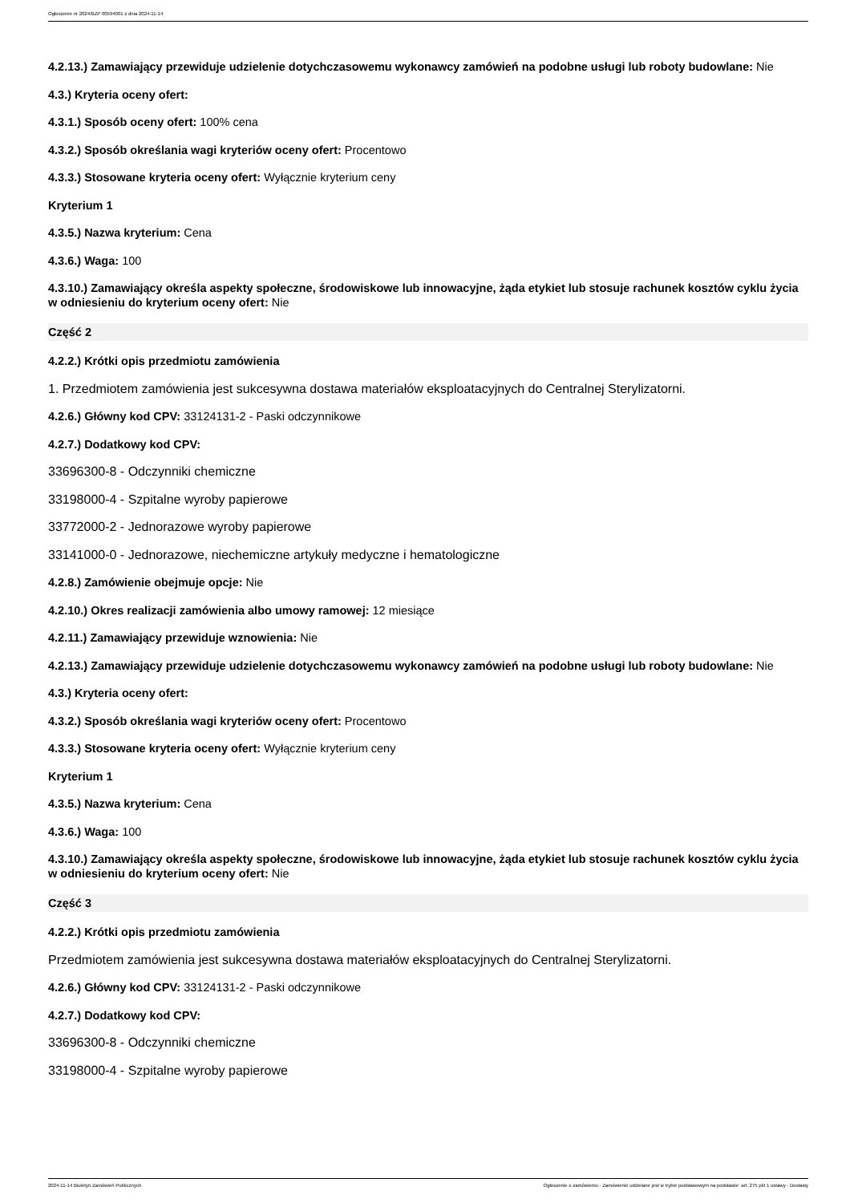Ogłoszenie nr 2024/BZP 00594001 z dnia 2024-11-14
4.2.13.) Zamawiający przewiduje udzielenie dotychczasowemu wykonawcy zamówień na podobne usługi lub roboty budowlane: Nie
4.3.) Kryteria oceny ofert:
4.3.1.) Sposób oceny ofert: 100% cena
4.3.2.) Sposób określania wagi kryteriów oceny ofert: Procentowo
4.3.3.) Stosowane kryteria oceny ofert: Wyłącznie kryterium ceny
Kryterium 1
4.3.5.) Nazwa kryterium: Cena
4.3.6.) Waga: 100
4.3.10.) Zamawiający określa aspekty społeczne, środowiskowe lub innowacyjne, żąda etykiet lub stosuje rachunek kosztów cyklu życia w odniesieniu do kryterium oceny ofert: Nie
Część 2
4.2.2.) Krótki opis przedmiotu zamówienia
1. Przedmiotem zamówienia jest sukcesywna dostawa materiałów eksploatacyjnych do Centralnej Sterylizatorni.
4.2.6.) Główny kod CPV: 33124131-2 - Paski odczynnikowe
4.2.7.) Dodatkowy kod CPV:
33696300-8 - Odczynniki chemiczne
33198000-4 - Szpitalne wyroby papierowe
33772000-2 - Jednorazowe wyroby papierowe
33141000-0 - Jednorazowe, niechemiczne artykuły medyczne i hematologiczne
4.2.8.) Zamówienie obejmuje opcje: Nie
4.2.10.) Okres realizacji zamówienia albo umowy ramowej: 12 miesiące
4.2.11.) Zamawiający przewiduje wznowienia: Nie
4.2.13.) Zamawiający przewiduje udzielenie dotychczasowemu wykonawcy zamówień na podobne usługi lub roboty budowlane: Nie
4.3.) Kryteria oceny ofert:
4.3.2.) Sposób określania wagi kryteriów oceny ofert: Procentowo
4.3.3.) Stosowane kryteria oceny ofert: Wyłącznie kryterium ceny
Kryterium 1
4.3.5.) Nazwa kryterium: Cena
4.3.6.) Waga: 100
4.3.10.) Zamawiający określa aspekty społeczne, środowiskowe lub innowacyjne, żąda etykiet lub stosuje rachunek kosztów cyklu życia w odniesieniu do kryterium oceny ofert: Nie
Część 3
4.2.2.) Krótki opis przedmiotu zamówienia
Przedmiotem zamówienia jest sukcesywna dostawa materiałów eksploatacyjnych do Centralnej Sterylizatorni.
4.2.6.) Główny kod CPV: 33124131-2 - Paski odczynnikowe
4.2.7.) Dodatkowy kod CPV:
33696300-8 - Odczynniki chemiczne
33198000-4 - Szpitalne wyroby papierowe
2024-11-14 Biuletyn Zamówień Publicznych Ogłoszenie o zamówieniu - Zamówienie udzielane jest w trybie podstawowym na podstawie: art. 275 pkt 1 ustawy - Dostawy